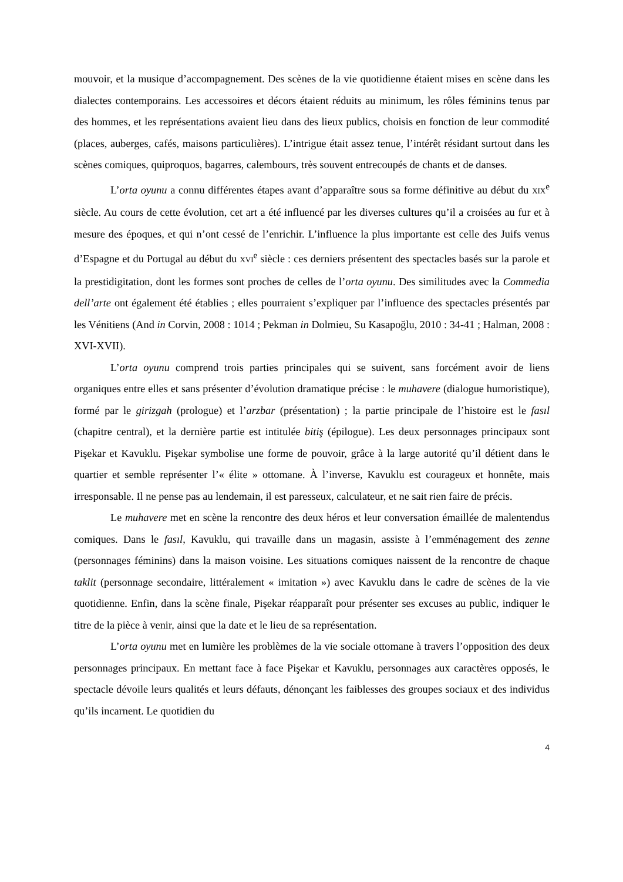mouvoir, et la musique d’accompagnement. Des scènes de la vie quotidienne étaient mises en scène dans les dialectes contemporains. Les accessoires et décors étaient réduits au minimum, les rôles féminins tenus par des hommes, et les représentations avaient lieu dans des lieux publics, choisis en fonction de leur commodité (places, auberges, cafés, maisons particulières). L’intrigue était assez tenue, l’intérêt résidant surtout dans les scènes comiques, quiproquos, bagarres, calembours, très souvent entrecoupés de chants et de danses.
L’orta oyunu a connu différentes étapes avant d’apparaître sous sa forme définitive au début du XIX<sup>e</sup> siècle. Au cours de cette évolution, cet art a été influencé par les diverses cultures qu’il a croisées au fur et à mesure des époques, et qui n’ont cessé de l’enrichir. L’influence la plus importante est celle des Juifs venus d’Espagne et du Portugal au début du XVI<sup>e</sup> siècle : ces derniers présentent des spectacles basés sur la parole et la prestidigitation, dont les formes sont proches de celles de l’orta oyunu. Des similitudes avec la Commedia dell’arte ont également été établies ; elles pourraient s’expliquer par l’influence des spectacles présentés par les Vénitiens (And in Corvin, 2008 : 1014 ; Pekman in Dolmieu, Su Kasapoğlu, 2010 : 34-41 ; Halman, 2008 : XVI-XVII).
L’orta oyunu comprend trois parties principales qui se suivent, sans forcément avoir de liens organiques entre elles et sans présenter d’évolution dramatique précise : le muhavere (dialogue humoristique), formé par le girizgah (prologue) et l’arzbar (présentation) ; la partie principale de l’histoire est le fasıl (chapitre central), et la dernière partie est intitulée bitiş (épilogue). Les deux personnages principaux sont Pişekar et Kavuklu. Pişekar symbolise une forme de pouvoir, grâce à la large autorité qu’il détient dans le quartier et semble représenter l’« élite » ottomane. À l’inverse, Kavuklu est courageux et honnête, mais irresponsable. Il ne pense pas au lendemain, il est paresseux, calculateur, et ne sait rien faire de précis.
Le muhavere met en scène la rencontre des deux héros et leur conversation émaillée de malentendus comiques. Dans le fasıl, Kavuklu, qui travaille dans un magasin, assiste à l’emménagement des zenne (personnages féminins) dans la maison voisine. Les situations comiques naissent de la rencontre de chaque taklit (personnage secondaire, littéralement « imitation ») avec Kavuklu dans le cadre de scènes de la vie quotidienne. Enfin, dans la scène finale, Pişekar réapparaît pour présenter ses excuses au public, indiquer le titre de la pièce à venir, ainsi que la date et le lieu de sa représentation.
L’orta oyunu met en lumière les problèmes de la vie sociale ottomane à travers l’opposition des deux personnages principaux. En mettant face à face Pişekar et Kavuklu, personnages aux caractères opposés, le spectacle dévoile leurs qualités et leurs défauts, dénonçant les faiblesses des groupes sociaux et des individus qu’ils incarnent. Le quotidien du
4